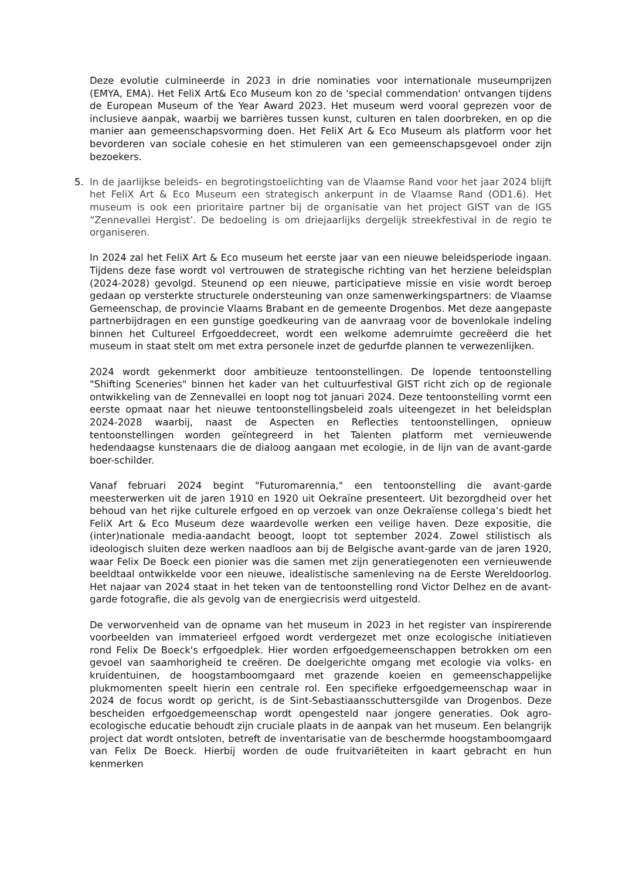Deze evolutie culmineerde in 2023 in drie nominaties voor internationale museumprijzen (EMYA, EMA). Het FeliX Art& Eco Museum kon zo de 'special commendation' ontvangen tijdens de European Museum of the Year Award 2023. Het museum werd vooral geprezen voor de inclusieve aanpak, waarbij we barrières tussen kunst, culturen en talen doorbreken, en op die manier aan gemeenschapsvorming doen. Het FeliX Art & Eco Museum als platform voor het bevorderen van sociale cohesie en het stimuleren van een gemeenschapsgevoel onder zijn bezoekers.
5. In de jaarlijkse beleids- en begrotingstoelichting van de Vlaamse Rand voor het jaar 2024 blijft het FeliX Art & Eco Museum een strategisch ankerpunt in de Vlaamse Rand (OD1.6). Het museum is ook een prioritaire partner bij de organisatie van het project GIST van de IGS “Zennevallei Hergist’. De bedoeling is om driejaarlijks dergelijk streekfestival in de regio te organiseren.
In 2024 zal het FeliX Art & Eco museum het eerste jaar van een nieuwe beleidsperiode ingaan. Tijdens deze fase wordt vol vertrouwen de strategische richting van het herziene beleidsplan (2024-2028) gevolgd. Steunend op een nieuwe, participatieve missie en visie wordt beroep gedaan op versterkte structurele ondersteuning van onze samenwerkingspartners: de Vlaamse Gemeenschap, de provincie Vlaams Brabant en de gemeente Drogenbos. Met deze aangepaste partnerbijdragen en een gunstige goedkeuring van de aanvraag voor de bovenlokale indeling binnen het Cultureel Erfgoeddecreet, wordt een welkome ademruimte gecreëerd die het museum in staat stelt om met extra personele inzet de gedurfde plannen te verwezenlijken.
2024 wordt gekenmerkt door ambitieuze tentoonstellingen. De lopende tentoonstelling "Shifting Sceneries" binnen het kader van het cultuurfestival GIST richt zich op de regionale ontwikkeling van de Zennevallei en loopt nog tot januari 2024. Deze tentoonstelling vormt een eerste opmaat naar het nieuwe tentoonstellingsbeleid zoals uiteengezet in het beleidsplan 2024-2028 waarbij, naast de Aspecten en Reflecties tentoonstellingen, opnieuw tentoonstellingen worden geïntegreerd in het Talenten platform met vernieuwende hedendaagse kunstenaars die de dialoog aangaan met ecologie, in de lijn van de avant-garde boer-schilder.
Vanaf februari 2024 begint "Futuromarennia," een tentoonstelling die avant-garde meesterwerken uit de jaren 1910 en 1920 uit Oekraïne presenteert. Uit bezorgdheid over het behoud van het rijke culturele erfgoed en op verzoek van onze Oekraïense collega’s biedt het FeliX Art & Eco Museum deze waardevolle werken een veilige haven. Deze expositie, die (inter)nationale media-aandacht beoogt, loopt tot september 2024. Zowel stilistisch als ideologisch sluiten deze werken naadloos aan bij de Belgische avant-garde van de jaren 1920, waar Felix De Boeck een pionier was die samen met zijn generatiegenoten een vernieuwende beeldtaal ontwikkelde voor een nieuwe, idealistische samenleving na de Eerste Wereldoorlog. Het najaar van 2024 staat in het teken van de tentoonstelling rond Victor Delhez en de avant-garde fotografie, die als gevolg van de energiecrisis werd uitgesteld.
De verworvenheid van de opname van het museum in 2023 in het register van inspirerende voorbeelden van immaterieel erfgoed wordt verdergezet met onze ecologische initiatieven rond Felix De Boeck's erfgoedplek. Hier worden erfgoedgemeenschappen betrokken om een gevoel van saamhorigheid te creëren. De doelgerichte omgang met ecologie via volks- en kruidentuinen, de hoogstamboomgaard met grazende koeien en gemeenschappelijke plukmomenten speelt hierin een centrale rol. Een specifieke erfgoedgemeenschap waar in 2024 de focus wordt op gericht, is de Sint-Sebastiaansschuttersgilde van Drogenbos. Deze bescheiden erfgoedgemeenschap wordt opengesteld naar jongere generaties. Ook agro-ecologische educatie behoudt zijn cruciale plaats in de aanpak van het museum. Een belangrijk project dat wordt ontsloten, betreft de inventarisatie van de beschermde hoogstamboomgaard van Felix De Boeck. Hierbij worden de oude fruitvariëteiten in kaart gebracht en hun kenmerken